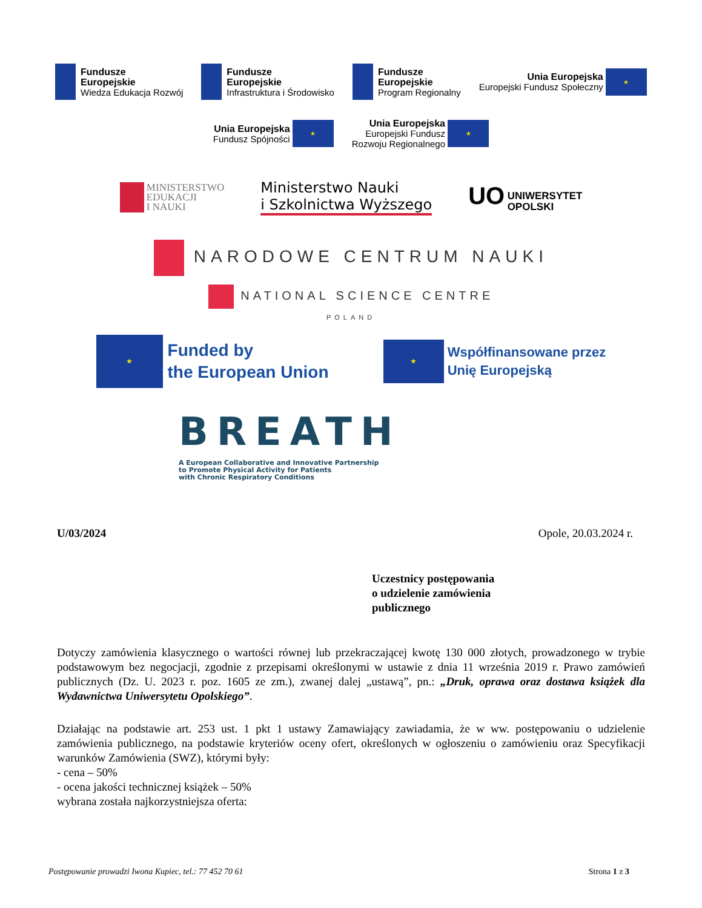Fundusze
Europejskie
Wiedza Edukacja Rozwój
Fundusze
Europejskie
Infrastruktura i Środowisko
Fundusze
Europejskie
Program Regionalny
Unia Europejska
Europejski Fundusz Społeczny ★
Unia Europejska
Fundusz Spójności ★
Unia Europejska
Europejski Fundusz
Rozwoju Regionalnego ★
MINISTERSTWO
EDUKACJI
I NAUKI
Ministerstwo Nauki
i Szkolnictwa Wyższego
UO UNIWERSYTET
OPOLSKI
NARODOWE CENTRUM NAUKI
NATIONAL SCIENCE CENTRE
POLAND
★ Funded by
the European Union
★ Współfinansowane przez
Unię Europejską
BREATH
A European Collaborative and Innovative Partnership
to Promote Physical Activity for Patients
with Chronic Respiratory Conditions
U/03/2024 Opole, 20.03.2024 r.
Uczestnicy postępowania
o udzielenie zamówienia
publicznego
Dotyczy zamówienia klasycznego o wartości równej lub przekraczającej kwotę 130 000 złotych, prowadzonego w trybie podstawowym bez negocjacji, zgodnie z przepisami określonymi w ustawie z dnia 11 września 2019 r. Prawo zamówień publicznych (Dz. U. 2023 r. poz. 1605 ze zm.), zwanej dalej „ustawą”, pn.: „Druk, oprawa oraz dostawa książek dla Wydawnictwa Uniwersytetu Opolskiego”.
Działając na podstawie art. 253 ust. 1 pkt 1 ustawy Zamawiający zawiadamia, że w ww. postępowaniu o udzielenie zamówienia publicznego, na podstawie kryteriów oceny ofert, określonych w ogłoszeniu o zamówieniu oraz Specyfikacji warunków Zamówienia (SWZ), którymi były:
- cena – 50%
- ocena jakości technicznej książek – 50%
wybrana została najkorzystniejsza oferta:
Postępowanie prowadzi Iwona Kupiec, tel.: 77 452 70 61 Strona 1 z 3